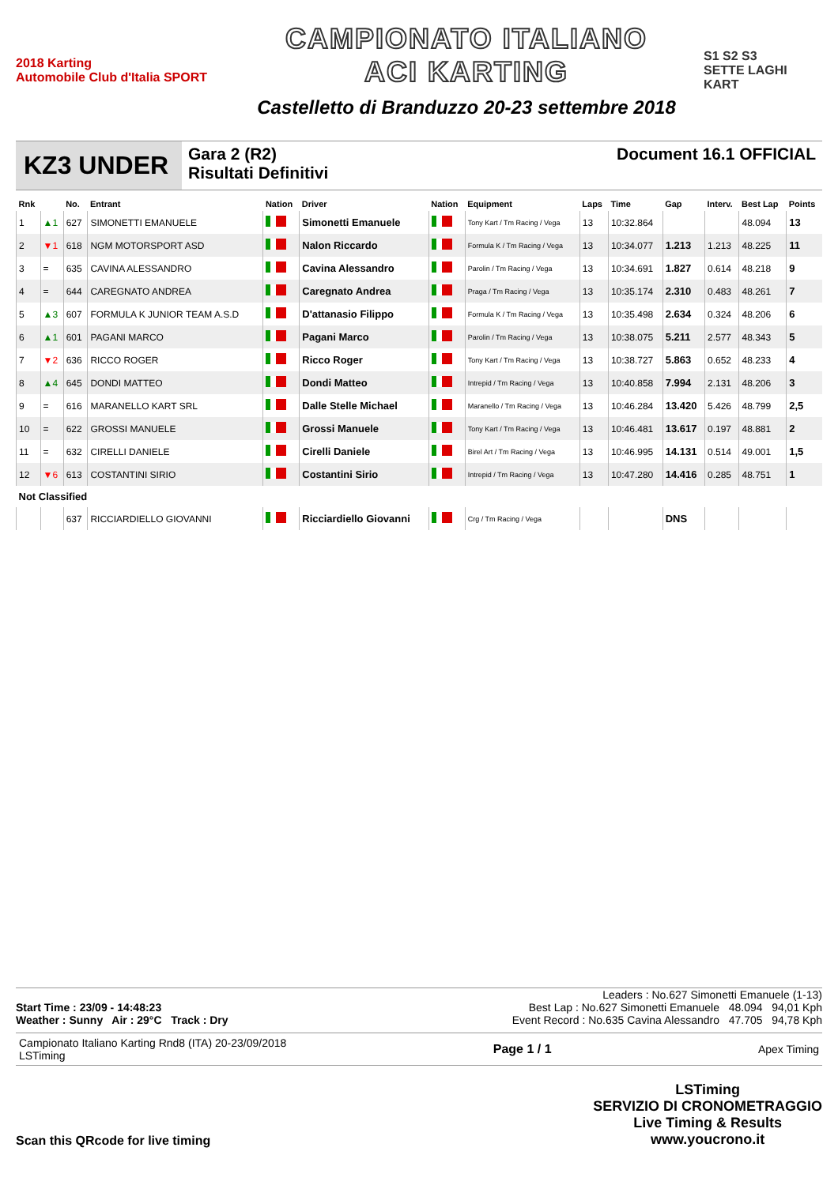2018 Karting
Automobile Club d'Italia SPORT
CAMPIONATO ITALIANO
ACI KARTING
Castelletto di Branduzzo 20-23 settembre 2018
S1 S2 S3
SETTE LAGHI KART
KZ3 UNDER
Gara 2 (R2)
Risultati Definitivi
Document 16.1 OFFICIAL
| Rnk | | No. | Entrant | Nation | Driver | Nation | Equipment | Laps | Time | Gap | Interv. | Best Lap | Points |
| --- | --- | --- | --- | --- | --- | --- | --- | --- | --- | --- | --- | --- | --- |
| 1 | ▲1 | 627 | SIMONETTI EMANUELE | | Simonetti Emanuele | | Tony Kart / Tm Racing / Vega | 13 | 10:32.864 | | | 48.094 | 13 |
| 2 | ▼1 | 618 | NGM MOTORSPORT ASD | | Nalon Riccardo | | Formula K / Tm Racing / Vega | 13 | 10:34.077 | 1.213 | 1.213 | 48.225 | 11 |
| 3 | = | 635 | CAVINA ALESSANDRO | | Cavina Alessandro | | Parolin / Tm Racing / Vega | 13 | 10:34.691 | 1.827 | 0.614 | 48.218 | 9 |
| 4 | = | 644 | CAREGNATO ANDREA | | Caregnato Andrea | | Praga / Tm Racing / Vega | 13 | 10:35.174 | 2.310 | 0.483 | 48.261 | 7 |
| 5 | ▲3 | 607 | FORMULA K JUNIOR TEAM A.S.D | | D'attanasio Filippo | | Formula K / Tm Racing / Vega | 13 | 10:35.498 | 2.634 | 0.324 | 48.206 | 6 |
| 6 | ▲1 | 601 | PAGANI MARCO | | Pagani Marco | | Parolin / Tm Racing / Vega | 13 | 10:38.075 | 5.211 | 2.577 | 48.343 | 5 |
| 7 | ▼2 | 636 | RICCO ROGER | | Ricco Roger | | Tony Kart / Tm Racing / Vega | 13 | 10:38.727 | 5.863 | 0.652 | 48.233 | 4 |
| 8 | ▲4 | 645 | DONDI MATTEO | | Dondi Matteo | | Intrepid / Tm Racing / Vega | 13 | 10:40.858 | 7.994 | 2.131 | 48.206 | 3 |
| 9 | = | 616 | MARANELLO KART SRL | | Dalle Stelle Michael | | Maranello / Tm Racing / Vega | 13 | 10:46.284 | 13.420 | 5.426 | 48.799 | 2,5 |
| 10 | = | 622 | GROSSI MANUELE | | Grossi Manuele | | Tony Kart / Tm Racing / Vega | 13 | 10:46.481 | 13.617 | 0.197 | 48.881 | 2 |
| 11 | = | 632 | CIRELLI DANIELE | | Cirelli Daniele | | Birel Art / Tm Racing / Vega | 13 | 10:46.995 | 14.131 | 0.514 | 49.001 | 1,5 |
| 12 | ▼6 | 613 | COSTANTINI SIRIO | | Costantini Sirio | | Intrepid / Tm Racing / Vega | 13 | 10:47.280 | 14.416 | 0.285 | 48.751 | 1 |
| Not Classified | | | | | | | | | | | | | |
| | | 637 | RICCIARDIELLO GIOVANNI | | Ricciardiello Giovanni | | Crg / Tm Racing / Vega | | | DNS | | | |
Leaders : No.627 Simonetti Emanuele (1-13)
Start Time : 23/09 - 14:48:23 Best Lap : No.627 Simonetti Emanuele 48.094 94,01 Kph
Weather : Sunny Air : 29°C Track : Dry Event Record : No.635 Cavina Alessandro 47.705 94,78 Kph
Campionato Italiano Karting Rnd8 (ITA) 20-23/09/2018
LSTiming Page 1 / 1 Apex Timing
Scan this QRcode for live timing LSTiming
SERVIZIO DI CRONOMETRAGGIO
Live Timing & Results
www.youcrono.it